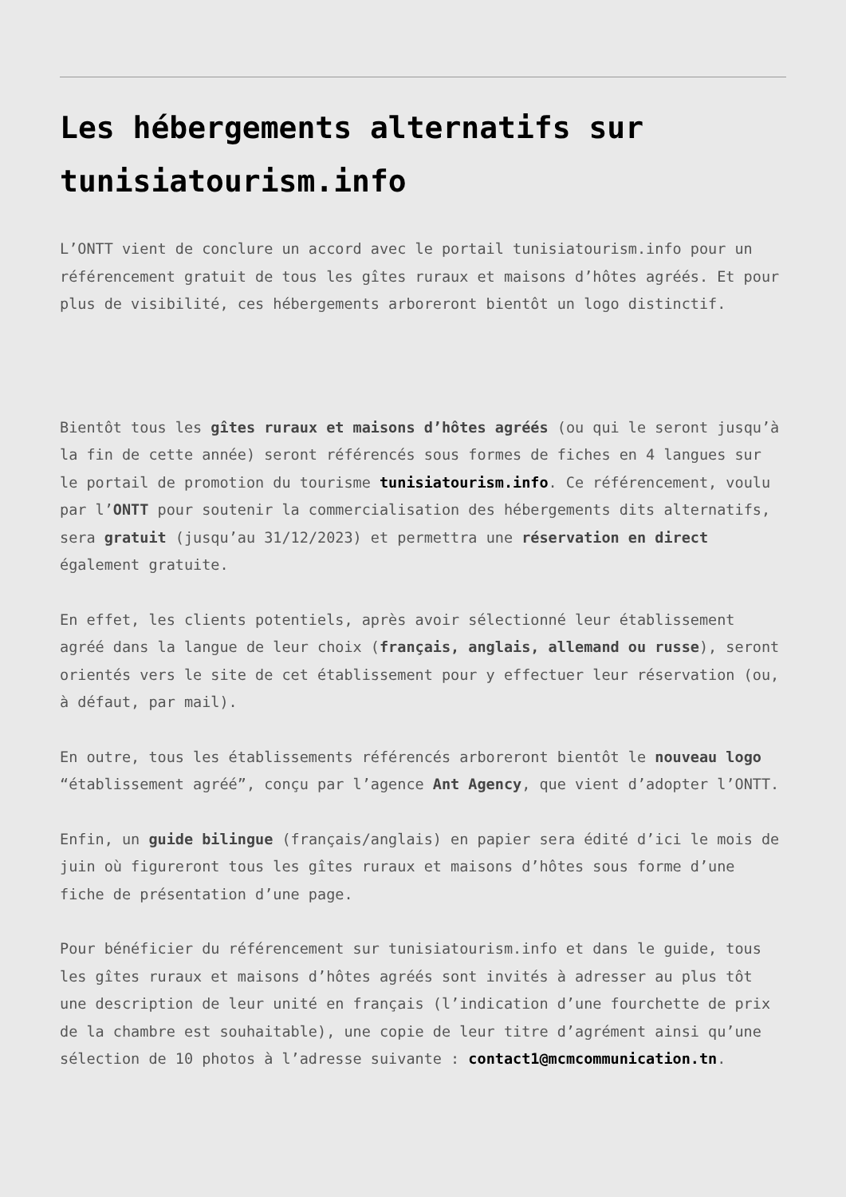Les hébergements alternatifs sur tunisiatourism.info
L’ONTT vient de conclure un accord avec le portail tunisiatourism.info pour un référencement gratuit de tous les gîtes ruraux et maisons d’hôtes agréés. Et pour plus de visibilité, ces hébergements arboreront bientôt un logo distinctif.
Bientôt tous les gîtes ruraux et maisons d’hôtes agréés (ou qui le seront jusqu’à la fin de cette année) seront référencés sous formes de fiches en 4 langues sur le portail de promotion du tourisme tunisiatourism.info. Ce référencement, voulu par l’ONTT pour soutenir la commercialisation des hébergements dits alternatifs, sera gratuit (jusqu’au 31/12/2023) et permettra une réservation en direct également gratuite.
En effet, les clients potentiels, après avoir sélectionné leur établissement agréé dans la langue de leur choix (français, anglais, allemand ou russe), seront orientés vers le site de cet établissement pour y effectuer leur réservation (ou, à défaut, par mail).
En outre, tous les établissements référencés arboreront bientôt le nouveau logo “établissement agréé”, conçu par l’agence Ant Agency, que vient d’adopter l’ONTT.
Enfin, un guide bilingue (français/anglais) en papier sera édité d’ici le mois de juin où figureront tous les gîtes ruraux et maisons d’hôtes sous forme d’une fiche de présentation d’une page.
Pour bénéficier du référencement sur tunisiatourism.info et dans le guide, tous les gîtes ruraux et maisons d’hôtes agréés sont invités à adresser au plus tôt une description de leur unité en français (l’indication d’une fourchette de prix de la chambre est souhaitable), une copie de leur titre d’agrément ainsi qu’une sélection de 10 photos à l’adresse suivante : contact1@mcmcommunication.tn.